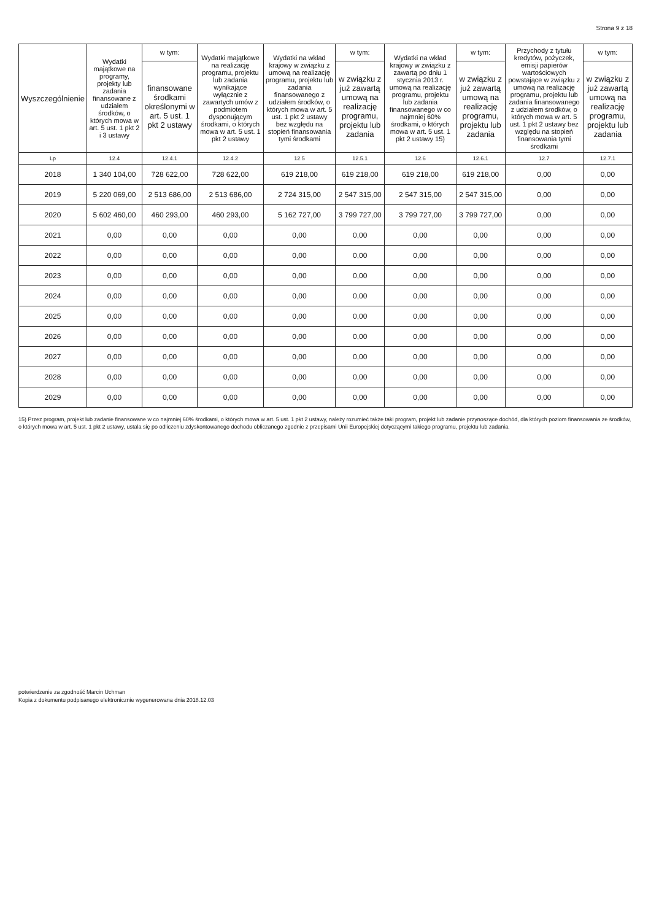Strona 9 z 18
| Wyszczególnienie | Wydatki majątkowe na programy, projekty lub zadania finansowane z udziałem środków, o których mowa w art. 5 ust. 1 pkt 2 i 3 ustawy | w tym: | Wydatki majątkowe na realizację programu, projektu lub zadania wynikające wyłącznie z zawartych umów z podmiotem dysponującym środkami, o których mowa w art. 5 ust. 1 pkt 2 ustawy | Wydatki na wkład krajowy w związku z umową na realizację programu, projektu lub zadania finansowanego z udziałem środków, o których mowa w art. 5 ust. 1 pkt 2 ustawy bez względu na stopień finansowania tymi środkami | w tym: | Wydatki na wkład krajowy w związku z zawartą po dniu 1 stycznia 2013 r. umową na realizację programu, projektu lub zadania finansowanego w co najmniej 60% środkami, o których mowa w art. 5 ust. 1 pkt 2 ustawy 15) | w tym: | Przychody z tytułu kredytów, pożyczek, emisji papierów wartościowych powstające w związku z umową na realizację programu, projektu lub zadania finansowanego z udziałem środków, o których mowa w art. 5 ust. 1 pkt 2 ustawy bez względu na stopień finansowania tymi środkami | w tym: |
| --- | --- | --- | --- | --- | --- | --- | --- | --- | --- |
| | | finansowane środkami określonymi w art. 5 ust. 1 pkt 2 ustawy | | | w związku z już zawartą umową na realizację programu, projektu lub zadania | | w związku z już zawartą umową na realizację programu, projektu lub zadania | | w związku z już zawartą umową na realizację programu, projektu lub zadania |
| Lp | 12.4 | 12.4.1 | 12.4.2 | 12.5 | 12.5.1 | 12.6 | 12.6.1 | 12.7 | 12.7.1 |
| 2018 | 1 340 104,00 | 728 622,00 | 728 622,00 | 619 218,00 | 619 218,00 | 619 218,00 | 619 218,00 | 0,00 | 0,00 |
| 2019 | 5 220 069,00 | 2 513 686,00 | 2 513 686,00 | 2 724 315,00 | 2 547 315,00 | 2 547 315,00 | 2 547 315,00 | 0,00 | 0,00 |
| 2020 | 5 602 460,00 | 460 293,00 | 460 293,00 | 5 162 727,00 | 3 799 727,00 | 3 799 727,00 | 3 799 727,00 | 0,00 | 0,00 |
| 2021 | 0,00 | 0,00 | 0,00 | 0,00 | 0,00 | 0,00 | 0,00 | 0,00 | 0,00 |
| 2022 | 0,00 | 0,00 | 0,00 | 0,00 | 0,00 | 0,00 | 0,00 | 0,00 | 0,00 |
| 2023 | 0,00 | 0,00 | 0,00 | 0,00 | 0,00 | 0,00 | 0,00 | 0,00 | 0,00 |
| 2024 | 0,00 | 0,00 | 0,00 | 0,00 | 0,00 | 0,00 | 0,00 | 0,00 | 0,00 |
| 2025 | 0,00 | 0,00 | 0,00 | 0,00 | 0,00 | 0,00 | 0,00 | 0,00 | 0,00 |
| 2026 | 0,00 | 0,00 | 0,00 | 0,00 | 0,00 | 0,00 | 0,00 | 0,00 | 0,00 |
| 2027 | 0,00 | 0,00 | 0,00 | 0,00 | 0,00 | 0,00 | 0,00 | 0,00 | 0,00 |
| 2028 | 0,00 | 0,00 | 0,00 | 0,00 | 0,00 | 0,00 | 0,00 | 0,00 | 0,00 |
| 2029 | 0,00 | 0,00 | 0,00 | 0,00 | 0,00 | 0,00 | 0,00 | 0,00 | 0,00 |
15) Przez program, projekt lub zadanie finansowane w co najmniej 60% środkami, o których mowa w art. 5 ust. 1 pkt 2 ustawy, należy rozumieć także taki program, projekt lub zadanie przynoszące dochód, dla których poziom finansowania ze środków, o których mowa w art. 5 ust. 1 pkt 2 ustawy, ustala się po odliczeniu zdyskontowanego dochodu obliczanego zgodnie z przepisami Unii Europejskiej dotyczącymi takiego programu, projektu lub zadania.
potwierdzenie za zgodność Marcin Uchman
Kopia z dokumentu podpisanego elektronicznie wygenerowana dnia 2018.12.03